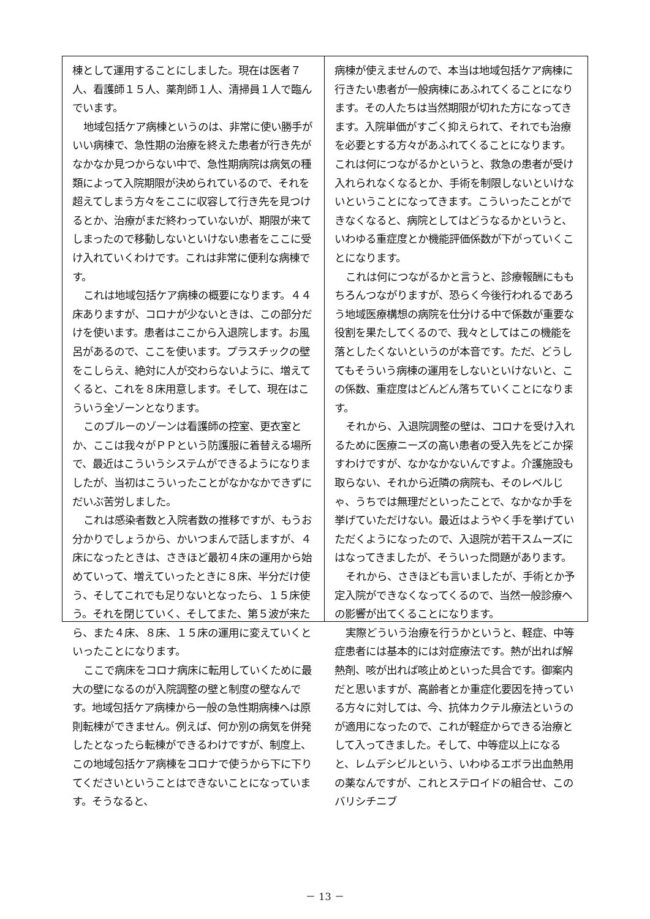棟として運用することにしました。現在は医者７人、看護師１５人、薬剤師１人、清掃員１人で臨んでいます。
地域包括ケア病棟というのは、非常に使い勝手がいい病棟で、急性期の治療を終えた患者が行き先がなかなか見つからない中で、急性期病院は病気の種類によって入院期限が決められているので、それを超えてしまう方々をここに収容して行き先を見つけるとか、治療がまだ終わっていないが、期限が来てしまったので移動しないといけない患者をここに受け入れていくわけです。これは非常に便利な病棟です。
これは地域包括ケア病棟の概要になります。４４床ありますが、コロナが少ないときは、この部分だけを使います。患者はここから入退院します。お風呂があるので、ここを使います。プラスチックの壁をこしらえ、絶対に人が交わらないように、増えてくると、これを８床用意します。そして、現在はこういう全ゾーンとなります。
このブルーのゾーンは看護師の控室、更衣室とか、ここは我々がＰＰという防護服に着替える場所で、最近はこういうシステムができるようになりましたが、当初はこういったことがなかなかできずにだいぶ苦労しました。
これは感染者数と入院者数の推移ですが、もうお分かりでしょうから、かいつまんで話しますが、４床になったときは、さきほど最初４床の運用から始めていって、増えていったときに８床、半分だけ使う、そしてこれでも足りないとなったら、１５床使う。それを閉じていく、そしてまた、第５波が来たら、また４床、８床、１５床の運用に変えていくといったことになります。
ここで病床をコロナ病床に転用していくために最大の壁になるのが入院調整の壁と制度の壁なんです。地域包括ケア病棟から一般の急性期病棟へは原則転棟ができません。例えば、何か別の病気を併発したとなったら転棟ができるわけですが、制度上、この地域包括ケア病棟をコロナで使うから下に下りてくださいということはできないことになっています。そうなると、
病棟が使えませんので、本当は地域包括ケア病棟に行きたい患者が一般病棟にあふれてくることになります。その人たちは当然期限が切れた方になってきます。入院単価がすごく抑えられて、それでも治療を必要とする方々があふれてくることになります。これは何につながるかというと、救急の患者が受け入れられなくなるとか、手術を制限しないといけないということになってきます。こういったことができなくなると、病院としてはどうなるかというと、いわゆる重症度とか機能評価係数が下がっていくことになります。
これは何につながるかと言うと、診療報酬にももちろんつながりますが、恐らく今後行われるであろう地域医療構想の病院を仕分ける中で係数が重要な役割を果たしてくるので、我々としてはこの機能を落としたくないというのが本音です。ただ、どうしてもそういう病棟の運用をしないといけないと、この係数、重症度はどんどん落ちていくことになります。
それから、入退院調整の壁は、コロナを受け入れるために医療ニーズの高い患者の受入先をどこか探すわけですが、なかなかないんですよ。介護施設も取らない、それから近隣の病院も、そのレベルじゃ、うちでは無理だといったことで、なかなか手を挙げていただけない。最近はようやく手を挙げていただくようになったので、入退院が若干スムーズにはなってきましたが、そういった問題があります。
それから、さきほども言いましたが、手術とか予定入院ができなくなってくるので、当然一般診療への影響が出てくることになります。
実際どういう治療を行うかというと、軽症、中等症患者には基本的には対症療法です。熱が出れば解熱剤、咳が出れば咳止めといった具合です。御案内だと思いますが、高齢者とか重症化要因を持っている方々に対しては、今、抗体カクテル療法というのが適用になったので、これが軽症からできる治療として入ってきました。そして、中等症以上になると、レムデシビルという、いわゆるエボラ出血熱用の薬なんですが、これとステロイドの組合せ、このバリシチニブ
－ 13 －